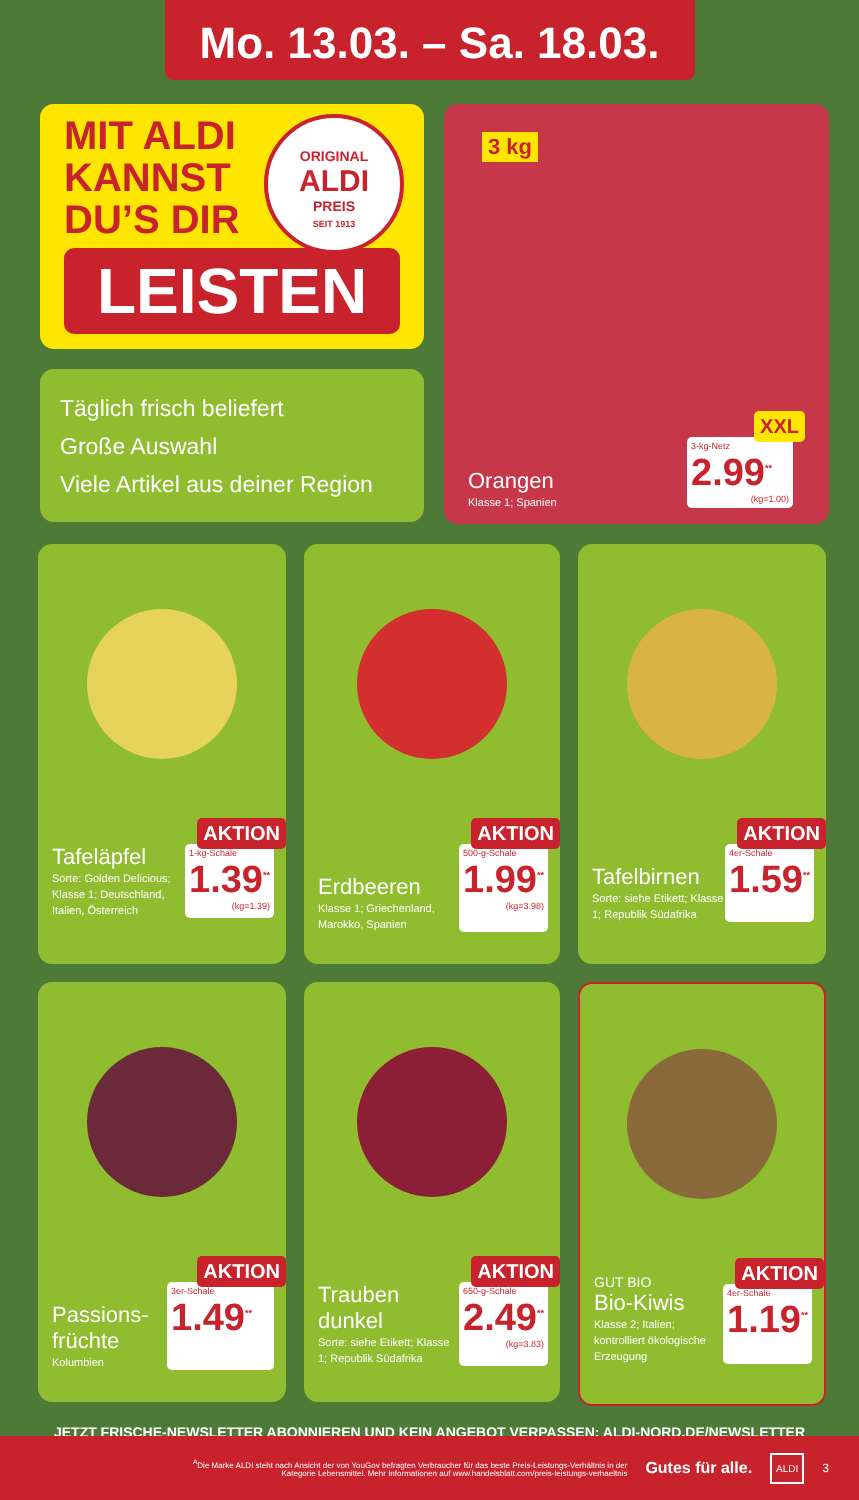Mo. 13.03. – Sa. 18.03.
MIT ALDI
KANNST
DU’S DIR
LEISTEN
Täglich frisch beliefert
Große Auswahl
Viele Artikel aus deiner Region
ORIGINAL
ALDI
PREIS
SEIT 1913
3 kg
Orangen
Klasse 1; Spanien
XXL
3-kg-Netz
2.99<sup>**</sup>
(kg=1.00)
Tafeläpfel
Sorte: Golden Delicious; Klasse 1; Deutschland, Italien, Österreich
AKTION
1-kg-Schale
1.39<sup>**</sup>
(kg=1.39)
Erdbeeren
Klasse 1; Griechenland, Marokko, Spanien
AKTION
500-g-Schale
1.99<sup>**</sup>
(kg=3.98)
Tafelbirnen
Sorte: siehe Etikett; Klasse 1; Republik Südafrika
AKTION
4er-Schale
1.59<sup>**</sup>
Passions-
früchte
Kolumbien
AKTION
3er-Schale
1.49<sup>**</sup>
Trauben
dunkel
Sorte: siehe Etikett; Klasse 1; Republik Südafrika
AKTION
650-g-Schale
2.49<sup>**</sup>
(kg=3.83)
GUT BIO
Bio-Kiwis
Klasse 2; Italien; kontrolliert ökologische Erzeugung
AKTION
4er-Schale
1.19<sup>**</sup>
JETZT FRISCHE-NEWSLETTER ABONNIEREN UND KEIN ANGEBOT VERPASSEN: ALDI-NORD.DE/NEWSLETTER
<sup>A</sup>Die Marke ALDI steht nach Ansicht der von YouGov befragten Verbraucher für das beste Preis-Leistungs-Verhältnis in der
Kategorie Lebensmittel. Mehr Informationen auf www.handelsblatt.com/preis-leistungs-verhaeltnis
Gutes für alle.
ALDI
3